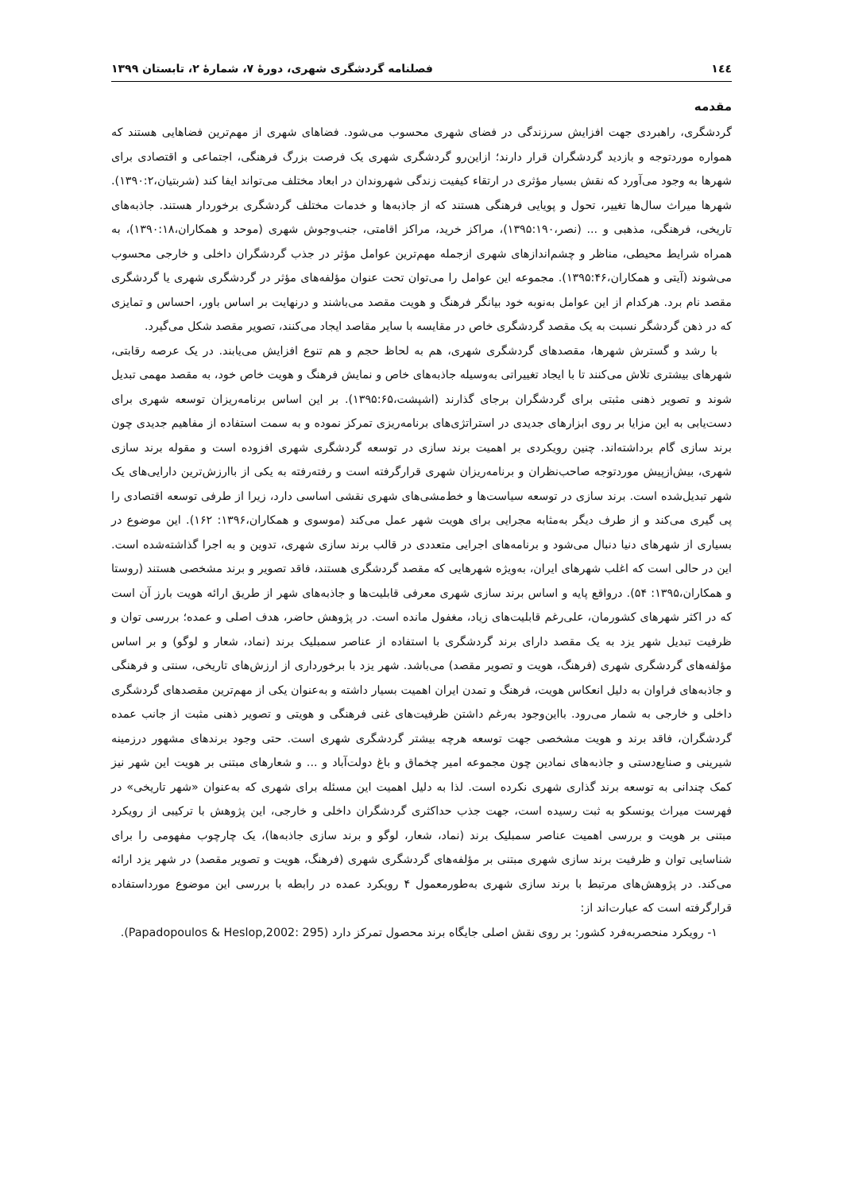١٤٤ فصلنامه گردشگری شهری، دورۀ ۷، شمارۀ ۲، تابستان ۱۳۹۹
مقدمه
گردشگری، راهبردی جهت افزایش سرزندگی در فضای شهری محسوب می‌شود. فضاهای شهری از مهم‌ترین فضاهایی هستند که همواره موردتوجه و بازدید گردشگران قرار دارند؛ ازاین‌رو گردشگری شهری یک فرصت بزرگ فرهنگی، اجتماعی و اقتصادی برای شهرها به وجود می‌آورد که نقش بسیار مؤثری در ارتقاء کیفیت زندگی شهروندان در ابعاد مختلف می‌تواند ایفا کند (شربتیان،۱۳۹۰:۲). شهرها میراث سال‌ها تغییر، تحول و پویایی فرهنگی هستند که از جاذبه‌ها و خدمات مختلف گردشگری برخوردار هستند. جاذبه‌های تاریخی، فرهنگی، مذهبی و ... (نصر،۱۳۹۵:۱۹۰)، مراکز خرید، مراکز اقامتی، جنب‌وجوش شهری (موحد و همکاران،۱۳۹۰:۱۸)، به همراه شرایط محیطی، مناظر و چشم‌اندازهای شهری ازجمله مهم‌ترین عوامل مؤثر در جذب گردشگران داخلی و خارجی محسوب می‌شوند (آیتی و همکاران،۱۳۹۵:۴۶). مجموعه این عوامل را می‌توان تحت عنوان مؤلفه‌های مؤثر در گردشگری شهری یا گردشگری مقصد نام برد. هرکدام از این عوامل به‌نوبه خود بیانگر فرهنگ و هویت مقصد می‌باشند و درنهایت بر اساس باور، احساس و تمایزی که در ذهن گردشگر نسبت به یک مقصد گردشگری خاص در مقایسه با سایر مقاصد ایجاد می‌کنند، تصویر مقصد شکل می‌گیرد.
با رشد و گسترش شهرها، مقصدهای گردشگری شهری، هم به لحاظ حجم و هم تنوع افزایش می‌یابند. در یک عرصه رقابتی، شهرهای بیشتری تلاش می‌کنند تا با ایجاد تغییراتی به‌وسیله جاذبه‌های خاص و نمایش فرهنگ و هویت خاص خود، به مقصد مهمی تبدیل شوند و تصویر ذهنی مثبتی برای گردشگران برجای گذارند (اشپشت،۱۳۹۵:۶۵). بر این اساس برنامه‌ریزان توسعه شهری برای دست‌یابی به این مزایا بر روی ابزارهای جدیدی در استراتژی‌های برنامه‌ریزی تمرکز نموده و به سمت استفاده از مفاهیم جدیدی چون برند سازی گام برداشته‌اند. چنین رویکردی بر اهمیت برند سازی در توسعه گردشگری شهری افزوده است و مقوله برند سازی شهری، بیش‌ازپیش موردتوجه صاحب‌نظران و برنامه‌ریزان شهری قرارگرفته است و رفته‌رفته به یکی از باارزش‌ترین دارایی‌های یک شهر تبدیل‌شده است. برند سازی در توسعه سیاست‌ها و خط‌مشی‌های شهری نقشی اساسی دارد، زیرا از طرفی توسعه اقتصادی را پی گیری می‌کند و از طرف دیگر به‌مثابه مجرایی برای هویت شهر عمل می‌کند (موسوی و همکاران،۱۳۹۶: ۱۶۲). این موضوع در بسیاری از شهرهای دنیا دنبال می‌شود و برنامه‌های اجرایی متعددی در قالب برند سازی شهری، تدوین و به اجرا گذاشته‌شده است. این در حالی است که اغلب شهرهای ایران، به‌ویژه شهرهایی که مقصد گردشگری هستند، فاقد تصویر و برند مشخصی هستند (روستا و همکاران،۱۳۹۵: ۵۴). درواقع پایه و اساس برند سازی شهری معرفی قابلیت‌ها و جاذبه‌های شهر از طریق ارائه هویت بارز آن است که در اکثر شهرهای کشورمان، علی‌رغم قابلیت‌های زیاد، مغفول مانده است. در پژوهش حاضر، هدف اصلی و عمده؛ بررسی توان و ظرفیت تبدیل شهر یزد به یک مقصد دارای برند گردشگری با استفاده از عناصر سمبلیک برند (نماد، شعار و لوگو) و بر اساس مؤلفه‌های گردشگری شهری (فرهنگ، هویت و تصویر مقصد) می‌باشد. شهر یزد با برخورداری از ارزش‌های تاریخی، سنتی و فرهنگی و جاذبه‌های فراوان به دلیل انعکاس هویت، فرهنگ و تمدن ایران اهمیت بسیار داشته و به‌عنوان یکی از مهم‌ترین مقصدهای گردشگری داخلی و خارجی به شمار می‌رود. بااین‌وجود به‌رغم داشتن ظرفیت‌های غنی فرهنگی و هویتی و تصویر ذهنی مثبت از جانب عمده گردشگران، فاقد برند و هویت مشخصی جهت توسعه هرچه بیشتر گردشگری شهری است. حتی وجود برندهای مشهور درزمینه شیرینی و صنایع‌دستی و جاذبه‌های نمادین چون مجموعه امیر چخماق و باغ دولت‌آباد و ... و شعارهای مبتنی بر هویت این شهر نیز کمک چندانی به توسعه برند گذاری شهری نکرده است. لذا به دلیل اهمیت این مسئله برای شهری که به‌عنوان «شهر تاریخی» در فهرست میراث یونسکو به ثبت رسیده است، جهت جذب حداکثری گردشگران داخلی و خارجی، این پژوهش با ترکیبی از رویکرد مبتنی بر هویت و بررسی اهمیت عناصر سمبلیک برند (نماد، شعار، لوگو و برند سازی جاذبه‌ها)، یک چارچوب مفهومی را برای شناسایی توان و ظرفیت برند سازی شهری مبتنی بر مؤلفه‌های گردشگری شهری (فرهنگ، هویت و تصویر مقصد) در شهر یزد ارائه می‌کند. در پژوهش‌های مرتبط با برند سازی شهری به‌طورمعمول ۴ رویکرد عمده در رابطه با بررسی این موضوع مورداستفاده قرارگرفته است که عبارت‌اند از:
۱- رویکرد منحصربه‌فرد کشور: بر روی نقش اصلی جایگاه برند محصول تمرکز دارد (Papadopoulos & Heslop,2002: 295).